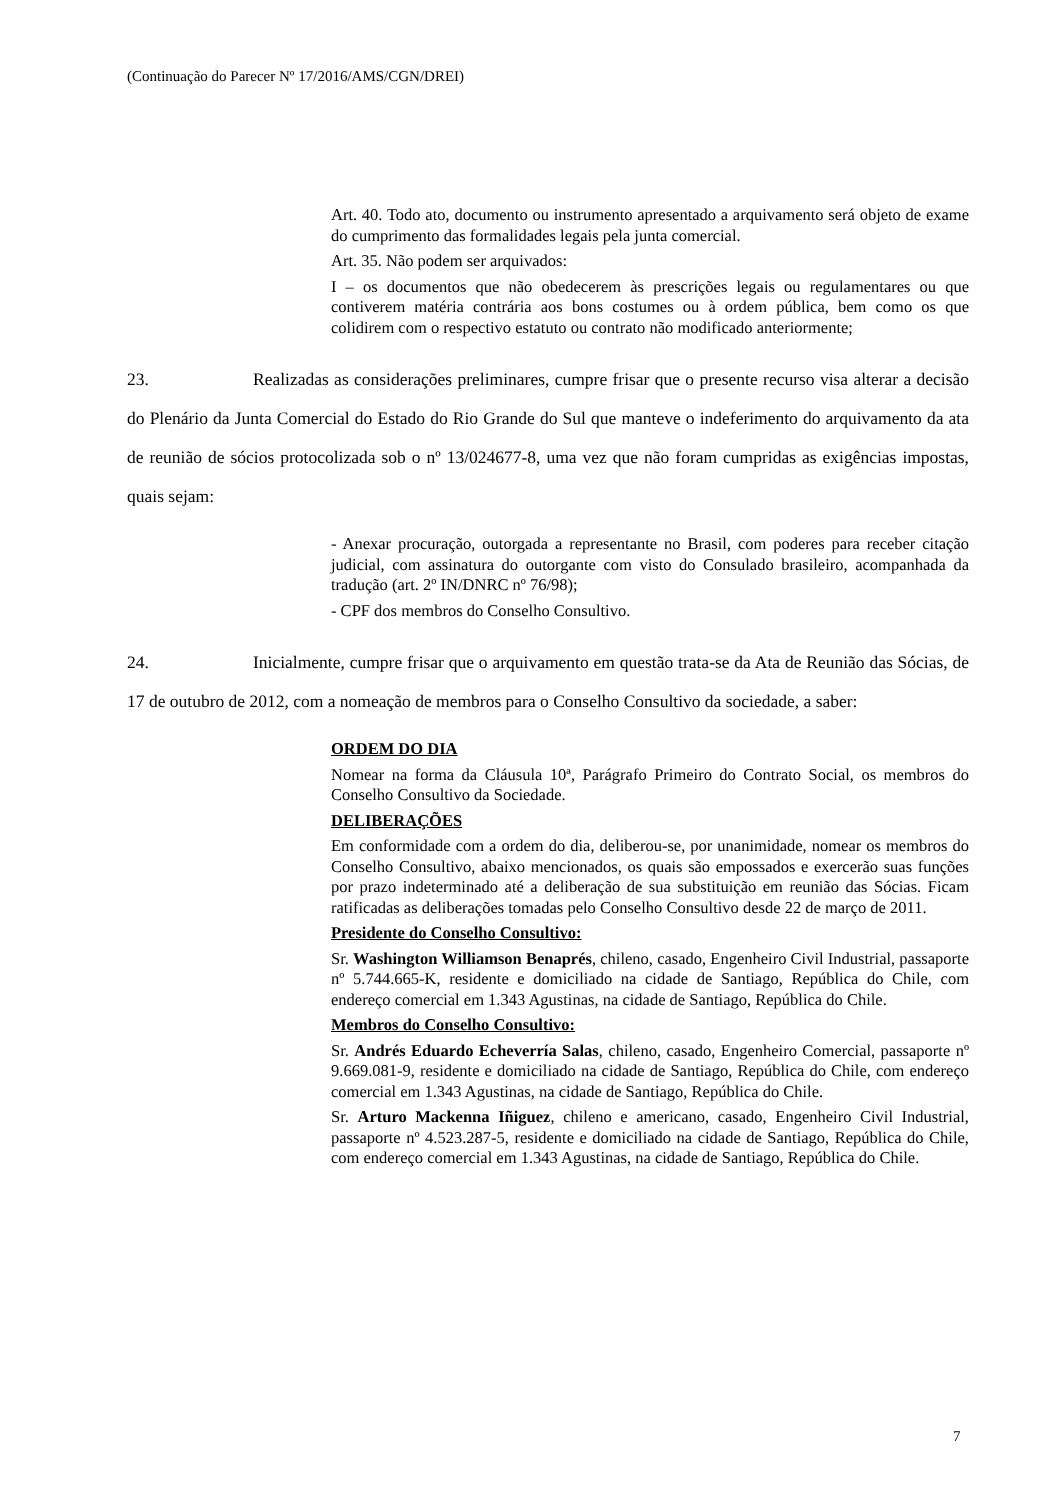(Continuação do Parecer Nº 17/2016/AMS/CGN/DREI)
Art. 40. Todo ato, documento ou instrumento apresentado a arquivamento será objeto de exame do cumprimento das formalidades legais pela junta comercial.
Art. 35. Não podem ser arquivados:
I – os documentos que não obedecerem às prescrições legais ou regulamentares ou que contiverem matéria contrária aos bons costumes ou à ordem pública, bem como os que colidirem com o respectivo estatuto ou contrato não modificado anteriormente;
23. Realizadas as considerações preliminares, cumpre frisar que o presente recurso visa alterar a decisão do Plenário da Junta Comercial do Estado do Rio Grande do Sul que manteve o indeferimento do arquivamento da ata de reunião de sócios protocolizada sob o nº 13/024677-8, uma vez que não foram cumpridas as exigências impostas, quais sejam:
- Anexar procuração, outorgada a representante no Brasil, com poderes para receber citação judicial, com assinatura do outorgante com visto do Consulado brasileiro, acompanhada da tradução (art. 2º IN/DNRC nº 76/98);
- CPF dos membros do Conselho Consultivo.
24. Inicialmente, cumpre frisar que o arquivamento em questão trata-se da Ata de Reunião das Sócias, de 17 de outubro de 2012, com a nomeação de membros para o Conselho Consultivo da sociedade, a saber:
ORDEM DO DIA
Nomear na forma da Cláusula 10ª, Parágrafo Primeiro do Contrato Social, os membros do Conselho Consultivo da Sociedade.
DELIBERAÇÕES
Em conformidade com a ordem do dia, deliberou-se, por unanimidade, nomear os membros do Conselho Consultivo, abaixo mencionados, os quais são empossados e exercerão suas funções por prazo indeterminado até a deliberação de sua substituição em reunião das Sócias. Ficam ratificadas as deliberações tomadas pelo Conselho Consultivo desde 22 de março de 2011.
Presidente do Conselho Consultivo:
Sr. Washington Williamson Benaprés, chileno, casado, Engenheiro Civil Industrial, passaporte nº 5.744.665-K, residente e domiciliado na cidade de Santiago, República do Chile, com endereço comercial em 1.343 Agustinas, na cidade de Santiago, República do Chile.
Membros do Conselho Consultivo:
Sr. Andrés Eduardo Echeverría Salas, chileno, casado, Engenheiro Comercial, passaporte nº 9.669.081-9, residente e domiciliado na cidade de Santiago, República do Chile, com endereço comercial em 1.343 Agustinas, na cidade de Santiago, República do Chile.
Sr. Arturo Mackenna Iñiguez, chileno e americano, casado, Engenheiro Civil Industrial, passaporte nº 4.523.287-5, residente e domiciliado na cidade de Santiago, República do Chile, com endereço comercial em 1.343 Agustinas, na cidade de Santiago, República do Chile.
7